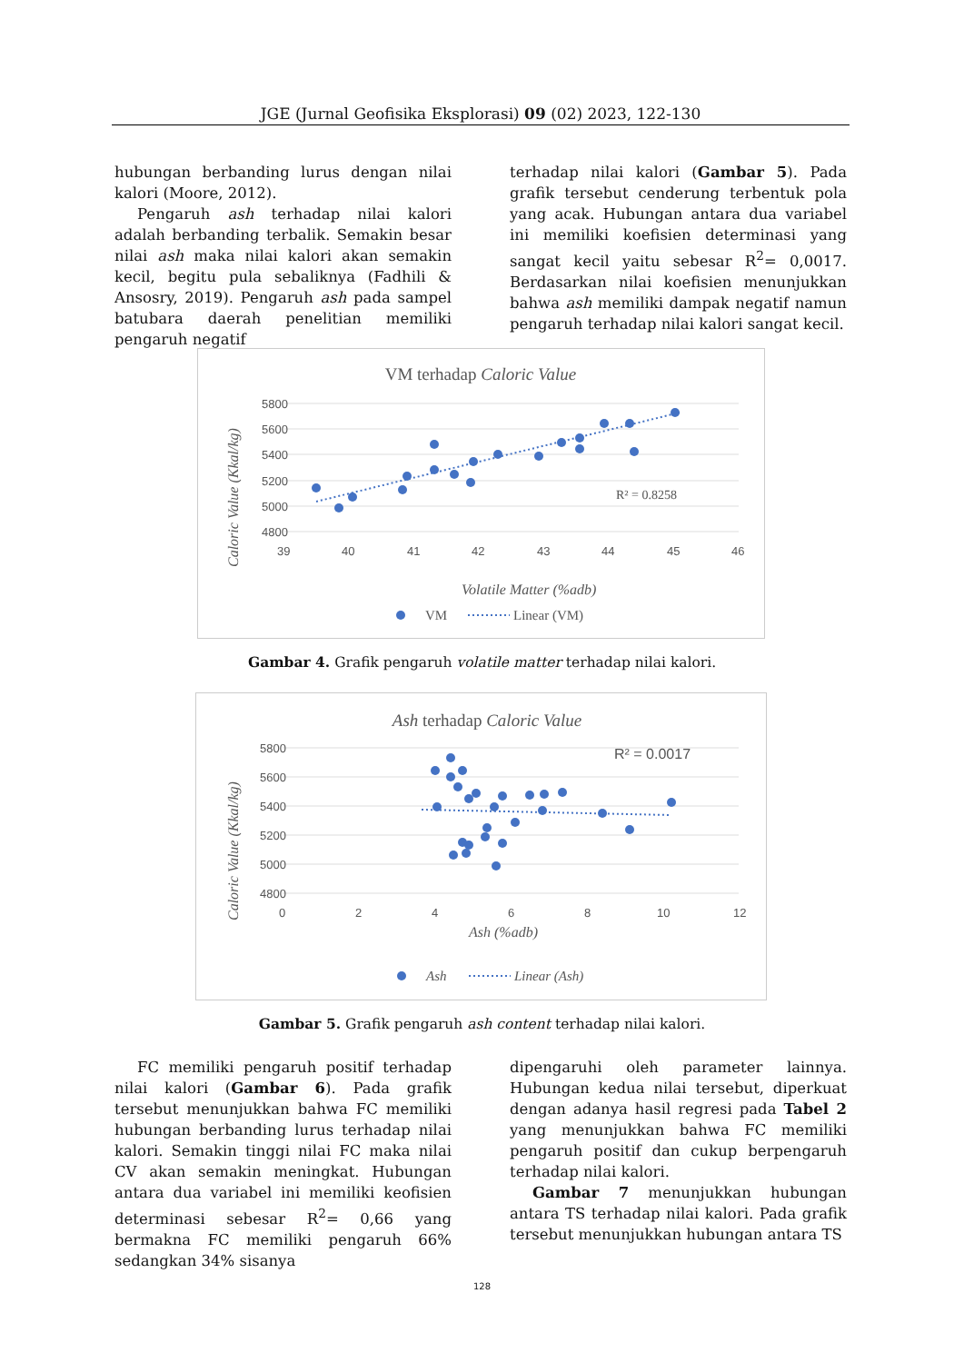JGE (Jurnal Geofisika Eksplorasi) 09 (02) 2023, 122-130
hubungan berbanding lurus dengan nilai kalori (Moore, 2012).
Pengaruh ash terhadap nilai kalori adalah berbanding terbalik. Semakin besar nilai ash maka nilai kalori akan semakin kecil, begitu pula sebaliknya (Fadhili & Ansosry, 2019). Pengaruh ash pada sampel batubara daerah penelitian memiliki pengaruh negatif
terhadap nilai kalori (Gambar 5). Pada grafik tersebut cenderung terbentuk pola yang acak. Hubungan antara dua variabel ini memiliki koefisien determinasi yang sangat kecil yaitu sebesar R<sup>2</sup>= 0,0017. Berdasarkan nilai koefisien menunjukkan bahwa ash memiliki dampak negatif namun pengaruh terhadap nilai kalori sangat kecil.
VM terhadap Caloric Value
5800
5600
5400
5200
5000
4800
39
40
41
42
43
44
45
46
R² = 0.8258
Volatile Matter (%adb)
Caloric Value (Kkal/kg)
VM
Linear (VM)
Gambar 4. Grafik pengaruh volatile matter terhadap nilai kalori.
Ash terhadap Caloric Value
5800
5600
5400
5200
5000
4800
0
2
4
6
8
10
12
R² = 0.0017
Ash (%adb)
Caloric Value (Kkal/kg)
Ash
Linear (Ash)
Gambar 5. Grafik pengaruh ash content terhadap nilai kalori.
FC memiliki pengaruh positif terhadap nilai kalori (Gambar 6). Pada grafik tersebut menunjukkan bahwa FC memiliki hubungan berbanding lurus terhadap nilai kalori. Semakin tinggi nilai FC maka nilai CV akan semakin meningkat. Hubungan antara dua variabel ini memiliki keofisien determinasi sebesar R<sup>2</sup>= 0,66 yang bermakna FC memiliki pengaruh 66% sedangkan 34% sisanya
dipengaruhi oleh parameter lainnya. Hubungan kedua nilai tersebut, diperkuat dengan adanya hasil regresi pada Tabel 2 yang menunjukkan bahwa FC memiliki pengaruh positif dan cukup berpengaruh terhadap nilai kalori.
Gambar 7 menunjukkan hubungan antara TS terhadap nilai kalori. Pada grafik tersebut menunjukkan hubungan antara TS
128